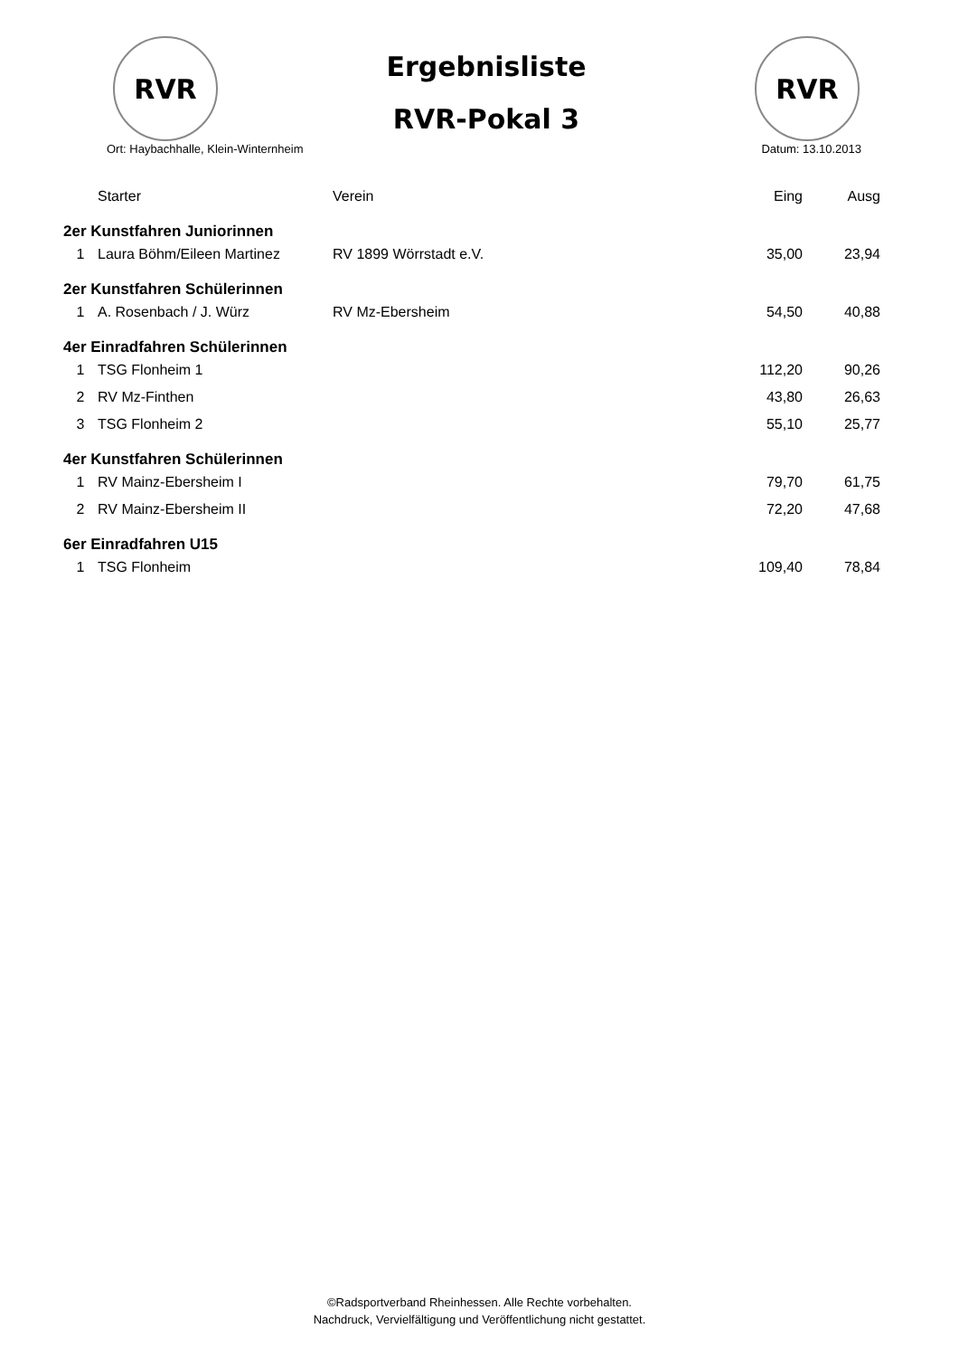RVR
Ergebnisliste
RVR-Pokal 3
RVR
Ort: Haybachhalle, Klein-Winternheim Datum: 13.10.2013
| | Starter | Verein | Eing | Ausg |
| --- | --- | --- | --- | --- |
| 2er Kunstfahren Juniorinnen | | | | |
| 1 | Laura Böhm/Eileen Martinez | RV 1899 Wörrstadt e.V. | 35,00 | 23,94 |
| 2er Kunstfahren Schülerinnen | | | | |
| 1 | A. Rosenbach / J. Würz | RV Mz-Ebersheim | 54,50 | 40,88 |
| 4er Einradfahren Schülerinnen | | | | |
| 1 | TSG Flonheim 1 | | 112,20 | 90,26 |
| 2 | RV Mz-Finthen | | 43,80 | 26,63 |
| 3 | TSG Flonheim 2 | | 55,10 | 25,77 |
| 4er Kunstfahren Schülerinnen | | | | |
| 1 | RV Mainz-Ebersheim I | | 79,70 | 61,75 |
| 2 | RV Mainz-Ebersheim II | | 72,20 | 47,68 |
| 6er Einradfahren U15 | | | | |
| 1 | TSG Flonheim | | 109,40 | 78,84 |
©Radsportverband Rheinhessen. Alle Rechte vorbehalten.
Nachdruck, Vervielfältigung und Veröffentlichung nicht gestattet.